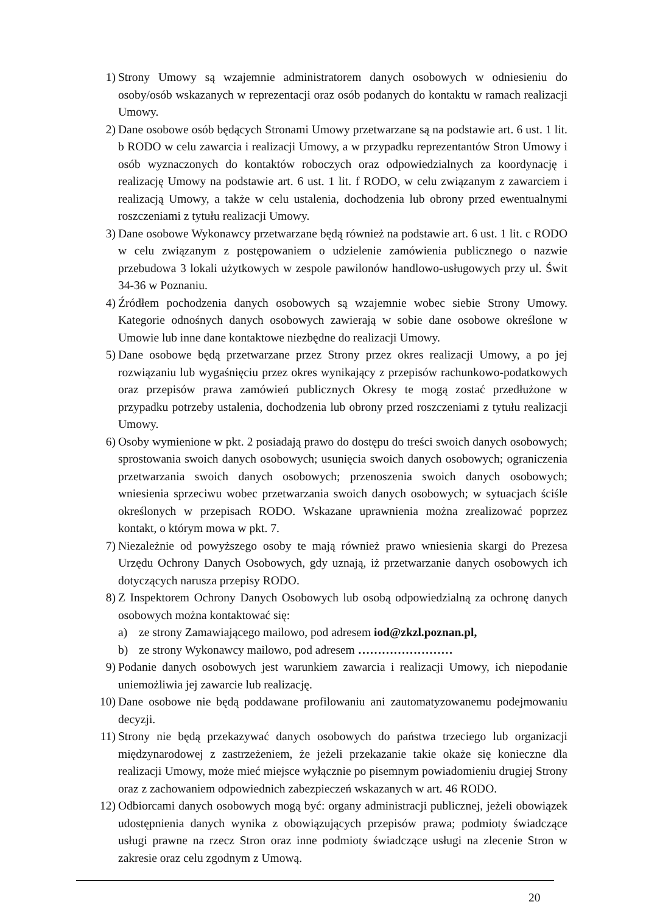1) Strony Umowy są wzajemnie administratorem danych osobowych w odniesieniu do osoby/osób wskazanych w reprezentacji oraz osób podanych do kontaktu w ramach realizacji Umowy.
2) Dane osobowe osób będących Stronami Umowy przetwarzane są na podstawie art. 6 ust. 1 lit. b RODO w celu zawarcia i realizacji Umowy, a w przypadku reprezentantów Stron Umowy i osób wyznaczonych do kontaktów roboczych oraz odpowiedzialnych za koordynację i realizację Umowy na podstawie art. 6 ust. 1 lit. f RODO, w celu związanym z zawarciem i realizacją Umowy, a także w celu ustalenia, dochodzenia lub obrony przed ewentualnymi roszczeniami z tytułu realizacji Umowy.
3) Dane osobowe Wykonawcy przetwarzane będą również na podstawie art. 6 ust. 1 lit. c RODO w celu związanym z postępowaniem o udzielenie zamówienia publicznego o nazwie przebudowa 3 lokali użytkowych w zespole pawilonów handlowo-usługowych przy ul. Świt 34-36 w Poznaniu.
4) Źródłem pochodzenia danych osobowych są wzajemnie wobec siebie Strony Umowy. Kategorie odnośnych danych osobowych zawierają w sobie dane osobowe określone w Umowie lub inne dane kontaktowe niezbędne do realizacji Umowy.
5) Dane osobowe będą przetwarzane przez Strony przez okres realizacji Umowy, a po jej rozwiązaniu lub wygaśnięciu przez okres wynikający z przepisów rachunkowo-podatkowych oraz przepisów prawa zamówień publicznych Okresy te mogą zostać przedłużone w przypadku potrzeby ustalenia, dochodzenia lub obrony przed roszczeniami z tytułu realizacji Umowy.
6) Osoby wymienione w pkt. 2 posiadają prawo do dostępu do treści swoich danych osobowych; sprostowania swoich danych osobowych; usunięcia swoich danych osobowych; ograniczenia przetwarzania swoich danych osobowych; przenoszenia swoich danych osobowych; wniesienia sprzeciwu wobec przetwarzania swoich danych osobowych; w sytuacjach ściśle określonych w przepisach RODO. Wskazane uprawnienia można zrealizować poprzez kontakt, o którym mowa w pkt. 7.
7) Niezależnie od powyższego osoby te mają również prawo wniesienia skargi do Prezesa Urzędu Ochrony Danych Osobowych, gdy uznają, iż przetwarzanie danych osobowych ich dotyczących narusza przepisy RODO.
8) Z Inspektorem Ochrony Danych Osobowych lub osobą odpowiedzialną za ochronę danych osobowych można kontaktować się:
a) ze strony Zamawiającego mailowo, pod adresem iod@zkzl.poznan.pl,
b) ze strony Wykonawcy mailowo, pod adresem ……………………
9) Podanie danych osobowych jest warunkiem zawarcia i realizacji Umowy, ich niepodanie uniemożliwia jej zawarcie lub realizację.
10) Dane osobowe nie będą poddawane profilowaniu ani zautomatyzowanemu podejmowaniu decyzji.
11) Strony nie będą przekazywać danych osobowych do państwa trzeciego lub organizacji międzynarodowej z zastrzeżeniem, że jeżeli przekazanie takie okaże się konieczne dla realizacji Umowy, może mieć miejsce wyłącznie po pisemnym powiadomieniu drugiej Strony oraz z zachowaniem odpowiednich zabezpieczeń wskazanych w art. 46 RODO.
12) Odbiorcami danych osobowych mogą być: organy administracji publicznej, jeżeli obowiązek udostępnienia danych wynika z obowiązujących przepisów prawa; podmioty świadczące usługi prawne na rzecz Stron oraz inne podmioty świadczące usługi na zlecenie Stron w zakresie oraz celu zgodnym z Umową.
20